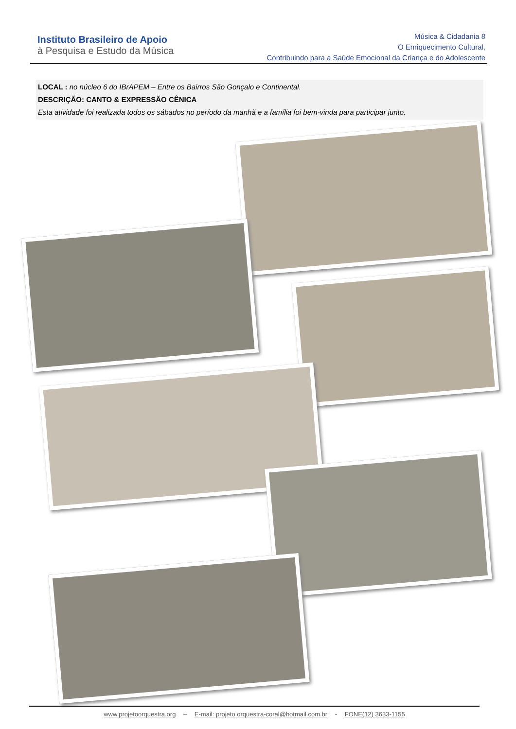Instituto Brasileiro de Apoio
à Pesquisa e Estudo da Música
Música & Cidadania 8
O Enriquecimento Cultural,
Contribuindo para a Saúde Emocional da Criança e do Adolescente
LOCAL : no núcleo 6 do IBrAPEM – Entre os Bairros São Gonçalo e Continental.
DESCRIÇÃO: CANTO & EXPRESSÃO CÊNICA
Esta atividade foi realizada todos os sábados no período da manhã e a família foi bem-vinda para participar junto.
www.projetoorquestra.org – E-mail: projeto.orquestra-coral@hotmail.com.br - FONE(12) 3633-1155